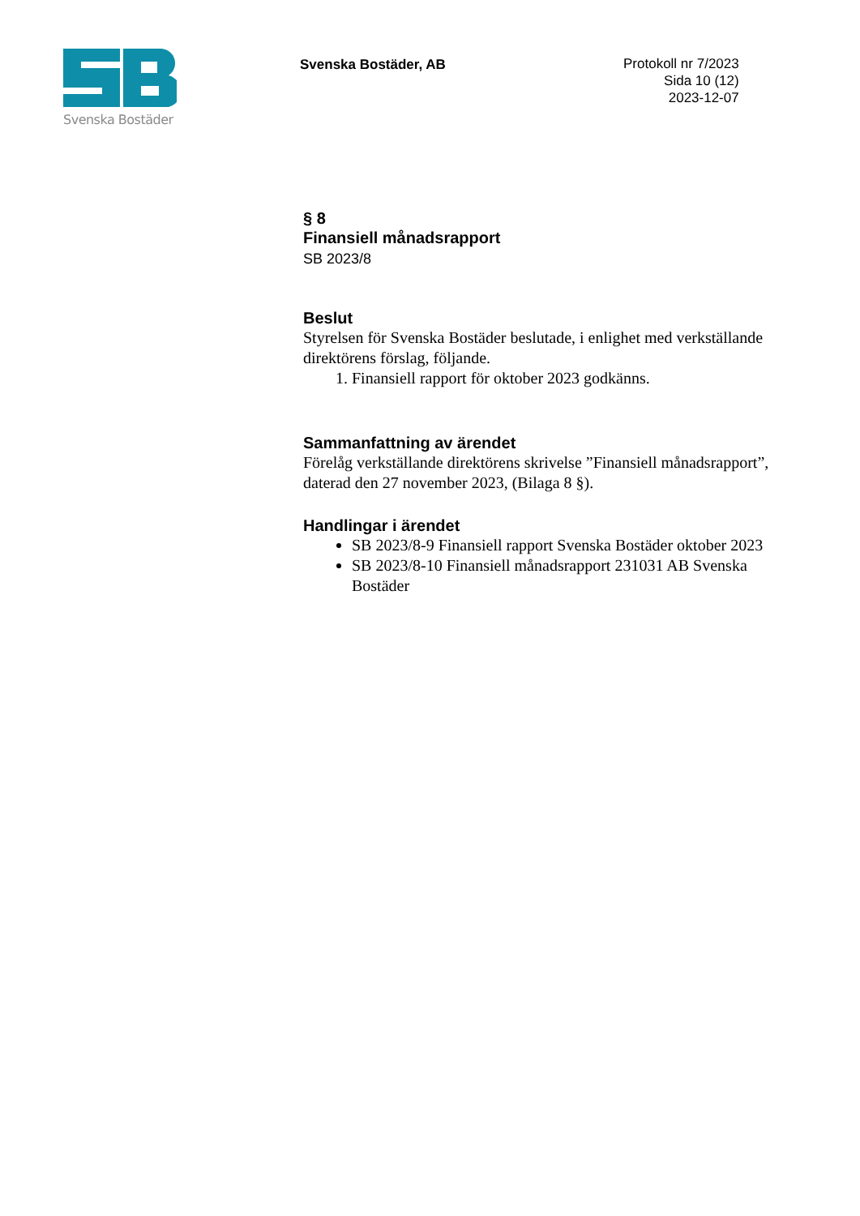Svenska Bostäder
Svenska Bostäder, AB
Protokoll nr 7/2023
Sida 10 (12)
2023-12-07
§ 8
Finansiell månadsrapport
SB 2023/8
Beslut
Styrelsen för Svenska Bostäder beslutade, i enlighet med verkställande direktörens förslag, följande.
1. Finansiell rapport för oktober 2023 godkänns.
Sammanfattning av ärendet
Förelåg verkställande direktörens skrivelse ”Finansiell månadsrapport”, daterad den 27 november 2023, (Bilaga 8 §).
Handlingar i ärendet
SB 2023/8-9 Finansiell rapport Svenska Bostäder oktober 2023
SB 2023/8-10 Finansiell månadsrapport 231031 AB Svenska Bostäder